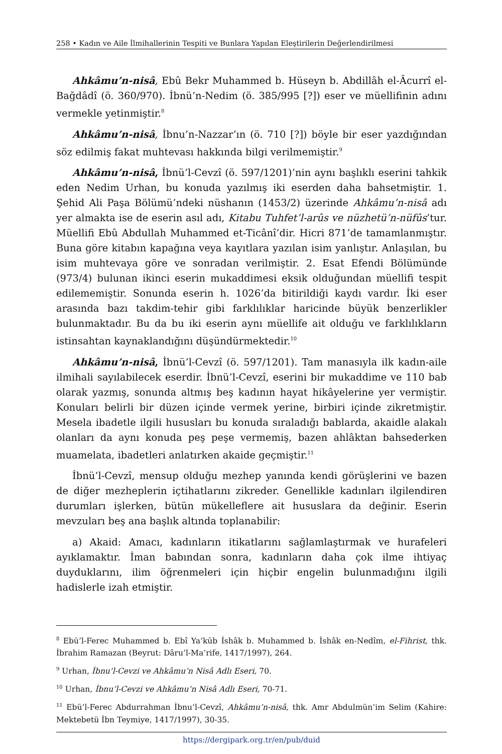258 • Kadın ve Aile İlmihallerinin Tespiti ve Bunlara Yapılan Eleştirilerin Değerlendirilmesi
Ahkâmu’n-nisâ, Ebû Bekr Muhammed b. Hüseyn b. Abdillâh el-Âcurrî el-Bağdâdî (ö. 360/970). İbnü’n-Nedim (ö. 385/995 [?]) eser ve müellifinin adını vermekle yetinmiştir.<sup>8</sup>
Ahkâmu’n-nisâ, İbnu’n-Nazzar’ın (ö. 710 [?]) böyle bir eser yazdığından söz edilmiş fakat muhtevası hakkında bilgi verilmemiştir.<sup>9</sup>
Ahkâmu’n-nisâ, İbnü’l-Cevzî (ö. 597/1201)’nin aynı başlıklı eserini tahkik eden Nedim Urhan, bu konuda yazılmış iki eserden daha bahsetmiştir. 1. Şehid Ali Paşa Bölümü’ndeki nüshanın (1453/2) üzerinde Ahkâmu’n-nisâ adı yer almakta ise de eserin asıl adı, Kitabu Tuhfet’l-arûs ve nüzhetü’n-nüfûs’tur. Müellifi Ebû Abdullah Muhammed et-Ticânî’dir. Hicri 871’de tamamlanmıştır. Buna göre kitabın kapağına veya kayıtlara yazılan isim yanlıştır. Anlaşılan, bu isim muhtevaya göre ve sonradan verilmiştir. 2. Esat Efendi Bölümünde (973/4) bulunan ikinci eserin mukaddimesi eksik olduğundan müellifi tespit edilememiştir. Sonunda eserin h. 1026’da bitirildiği kaydı vardır. İki eser arasında bazı takdim-tehir gibi farklılıklar haricinde büyük benzerlikler bulunmaktadır. Bu da bu iki eserin aynı müellife ait olduğu ve farklılıkların istinsahtan kaynaklandığını düşündürmektedir.<sup>10</sup>
Ahkâmu’n-nisâ, İbnü’l-Cevzî (ö. 597/1201). Tam manasıyla ilk kadın-aile ilmihali sayılabilecek eserdir. İbnü’l-Cevzî, eserini bir mukaddime ve 110 bab olarak yazmış, sonunda altmış beş kadının hayat hikâyelerine yer vermiştir. Konuları belirli bir düzen içinde vermek yerine, birbiri içinde zikretmiştir. Mesela ibadetle ilgili hususları bu konuda sıraladığı bablarda, akaidle alakalı olanları da aynı konuda peş peşe vermemiş, bazen ahlâktan bahsederken muamelata, ibadetleri anlatırken akaide geçmiştir.<sup>11</sup>
İbnü’l-Cevzî, mensup olduğu mezhep yanında kendi görüşlerini ve bazen de diğer mezheplerin içtihatlarını zikreder. Genellikle kadınları ilgilendiren durumları işlerken, bütün mükelleflere ait hususlara da değinir. Eserin mevzuları beş ana başlık altında toplanabilir:
a) Akaid: Amacı, kadınların itikatlarını sağlamlaştırmak ve hurafeleri ayıklamaktır. İman babından sonra, kadınların daha çok ilme ihtiyaç duyduklarını, ilim öğrenmeleri için hiçbir engelin bulunmadığını ilgili hadislerle izah etmiştir.
<sup>8</sup> Ebü’l-Ferec Muhammed b. Ebî Ya‘kūb İshâk b. Muhammed b. İshâk en-Nedîm, el-Fihrist, thk. İbrahim Ramazan (Beyrut: Dâru’l-Ma’rife, 1417/1997), 264.
<sup>9</sup> Urhan, İbnu’l-Cevzi ve Ahkâmu’n Nisâ Adlı Eseri, 70.
<sup>10</sup> Urhan, İbnu’l-Cevzi ve Ahkâmu’n Nisâ Adlı Eseri, 70-71.
<sup>11</sup> Ebü’l-Ferec Abdurrahman İbnu’l-Cevzî, Ahkâmu’n-nisâ, thk. Amr Abdulmün’im Selim (Kahire: Mektebetü İbn Teymiye, 1417/1997), 30-35.
https://dergipark.org.tr/en/pub/duid